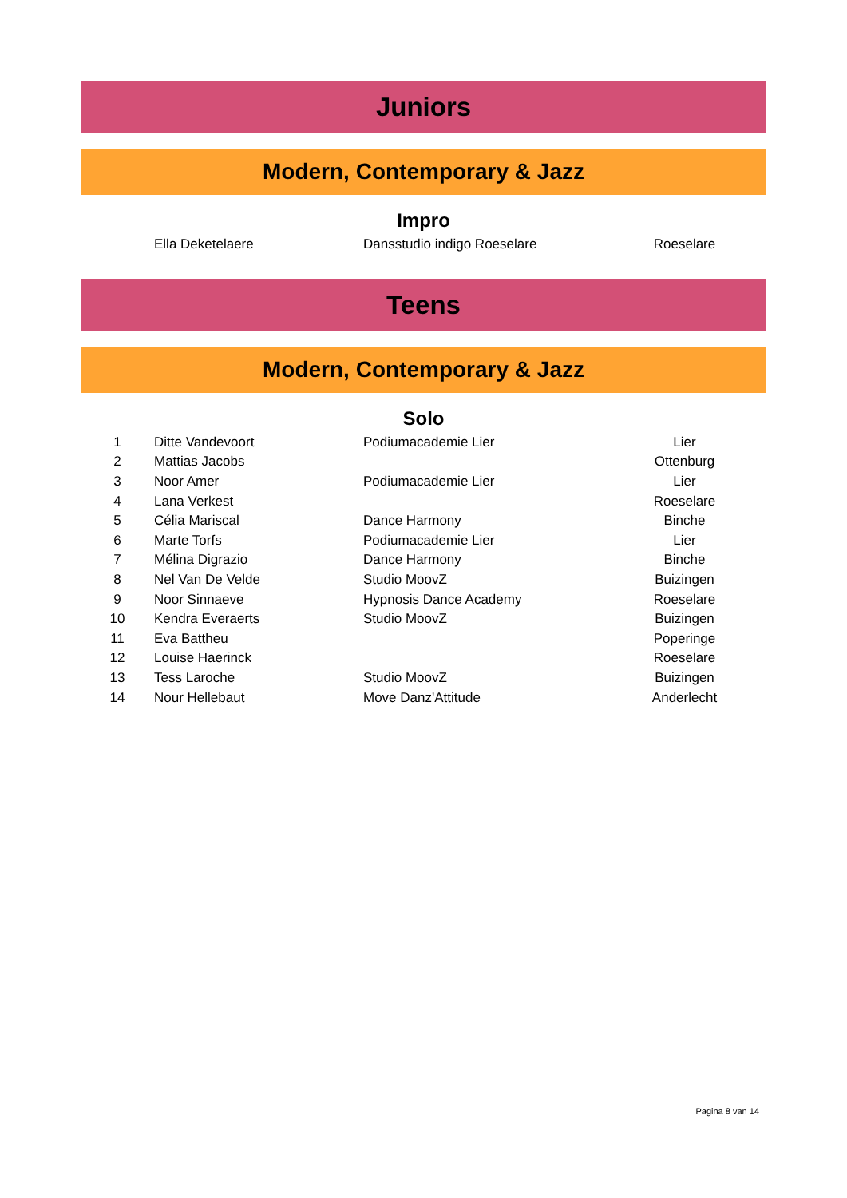Juniors
Modern, Contemporary & Jazz
Impro
| | Ella Deketelaere | Dansstudio indigo Roeselare | Roeselare |
Teens
Modern, Contemporary & Jazz
Solo
| 1 | Ditte Vandevoort | Podiumacademie Lier | Lier |
| 2 | Mattias Jacobs | | Ottenburg |
| 3 | Noor Amer | Podiumacademie Lier | Lier |
| 4 | Lana Verkest | | Roeselare |
| 5 | Célia Mariscal | Dance Harmony | Binche |
| 6 | Marte Torfs | Podiumacademie Lier | Lier |
| 7 | Mélina Digrazio | Dance Harmony | Binche |
| 8 | Nel Van De Velde | Studio MoovZ | Buizingen |
| 9 | Noor Sinnaeve | Hypnosis Dance Academy | Roeselare |
| 10 | Kendra Everaerts | Studio MoovZ | Buizingen |
| 11 | Eva Battheu | | Poperinge |
| 12 | Louise Haerinck | | Roeselare |
| 13 | Tess Laroche | Studio MoovZ | Buizingen |
| 14 | Nour Hellebaut | Move Danz'Attitude | Anderlecht |
Pagina 8 van 14